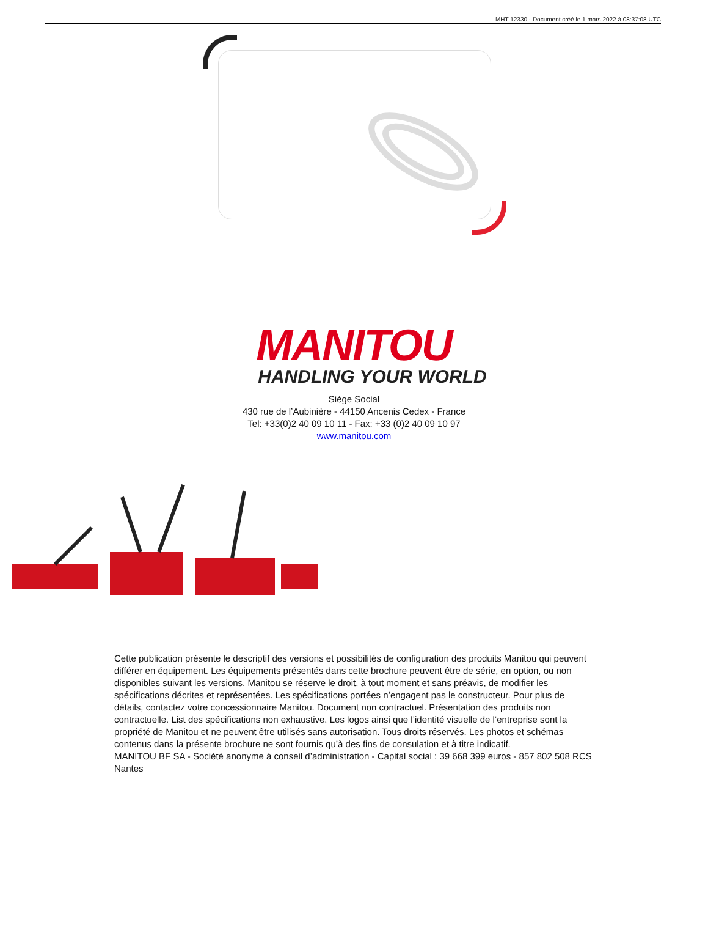MHT 12330 - Document créé le 1 mars 2022 à 08:37:08 UTC
MANITOU
HANDLING YOUR WORLD
Siège Social
430 rue de l’Aubinière - 44150 Ancenis Cedex - France
Tel: +33(0)2 40 09 10 11 - Fax: +33 (0)2 40 09 10 97
www.manitou.com
Cette publication présente le descriptif des versions et possibilités de configuration des produits Manitou qui peuvent différer en équipement. Les équipements présentés dans cette brochure peuvent être de série, en option, ou non disponibles suivant les versions. Manitou se réserve le droit, à tout moment et sans préavis, de modifier les spécifications décrites et représentées. Les spécifications portées n’engagent pas le constructeur. Pour plus de détails, contactez votre concessionnaire Manitou. Document non contractuel. Présentation des produits non contractuelle. List des spécifications non exhaustive. Les logos ainsi que l’identité visuelle de l’entreprise sont la propriété de Manitou et ne peuvent être utilisés sans autorisation. Tous droits réservés. Les photos et schémas contenus dans la présente brochure ne sont fournis qu’à des fins de consulation et à titre indicatif.
MANITOU BF SA - Société anonyme à conseil d’administration - Capital social : 39 668 399 euros - 857 802 508 RCS Nantes